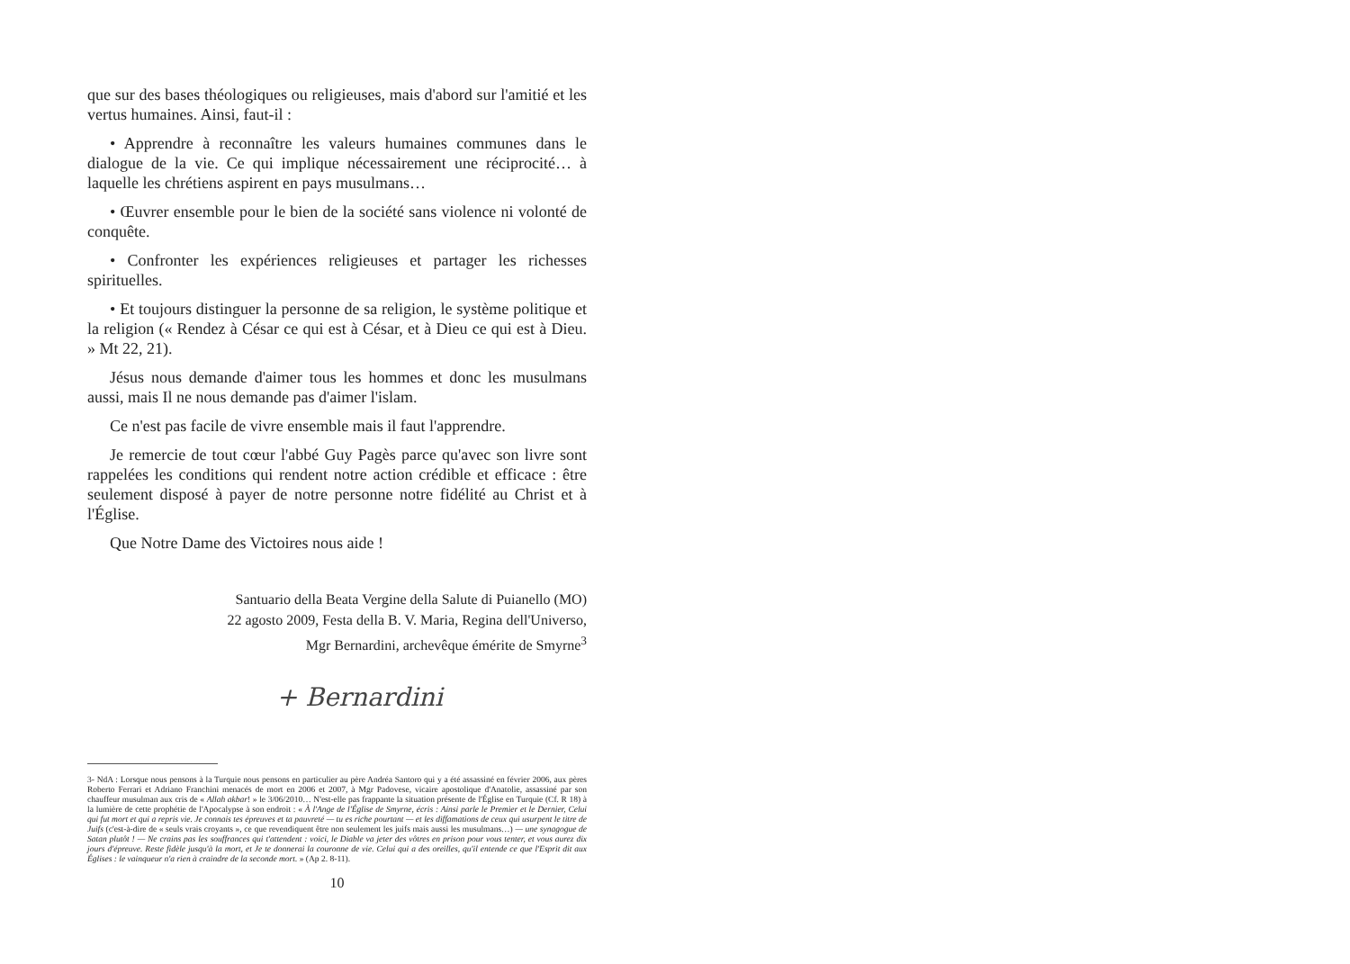que sur des bases théologiques ou religieuses, mais d'abord sur l'amitié et les vertus humaines. Ainsi, faut-il :
• Apprendre à reconnaître les valeurs humaines communes dans le dialogue de la vie. Ce qui implique nécessairement une réciprocité… à laquelle les chrétiens aspirent en pays musulmans…
• Œuvrer ensemble pour le bien de la société sans violence ni volonté de conquête.
• Confronter les expériences religieuses et partager les richesses spirituelles.
• Et toujours distinguer la personne de sa religion, le système politique et la religion (« Rendez à César ce qui est à César, et à Dieu ce qui est à Dieu. » Mt 22, 21).
Jésus nous demande d'aimer tous les hommes et donc les musulmans aussi, mais Il ne nous demande pas d'aimer l'islam.
Ce n'est pas facile de vivre ensemble mais il faut l'apprendre.
Je remercie de tout cœur l'abbé Guy Pagès parce qu'avec son livre sont rappelées les conditions qui rendent notre action crédible et efficace : être seulement disposé à payer de notre personne notre fidélité au Christ et à l'Église.
Que Notre Dame des Victoires nous aide !
Santuario della Beata Vergine della Salute di Puianello (MO)
22 agosto 2009, Festa della B. V. Maria, Regina dell'Universo,
Mgr Bernardini, archevêque émérite de Smyrne<sup>3</sup>
+ Bernardini
3- NdA : Lorsque nous pensons à la Turquie nous pensons en particulier au père Andréa Santoro qui y a été assassiné en février 2006, aux pères Roberto Ferrari et Adriano Franchini menacés de mort en 2006 et 2007, à Mgr Padovese, vicaire apostolique d'Anatolie, assassiné par son chauffeur musulman aux cris de « Allah akbar! » le 3/06/2010… N'est-elle pas frappante la situation présente de l'Église en Turquie (Cf. R 18) à la lumière de cette prophétie de l'Apocalypse à son endroit : « À l'Ange de l'Église de Smyrne, écris : Ainsi parle le Premier et le Dernier, Celui qui fut mort et qui a repris vie. Je connais tes épreuves et ta pauvreté — tu es riche pourtant — et les diffamations de ceux qui usurpent le titre de Juifs (c'est-à-dire de « seuls vrais croyants », ce que revendiquent être non seulement les juifs mais aussi les musulmans…) — une synagogue de Satan plutôt ! — Ne crains pas les souffrances qui t'attendent : voici, le Diable va jeter des vôtres en prison pour vous tenter, et vous aurez dix jours d'épreuve. Reste fidèle jusqu'à la mort, et Je te donnerai la couronne de vie. Celui qui a des oreilles, qu'il entende ce que l'Esprit dit aux Églises : le vainqueur n'a rien à craindre de la seconde mort. » (Ap 2. 8-11).
10